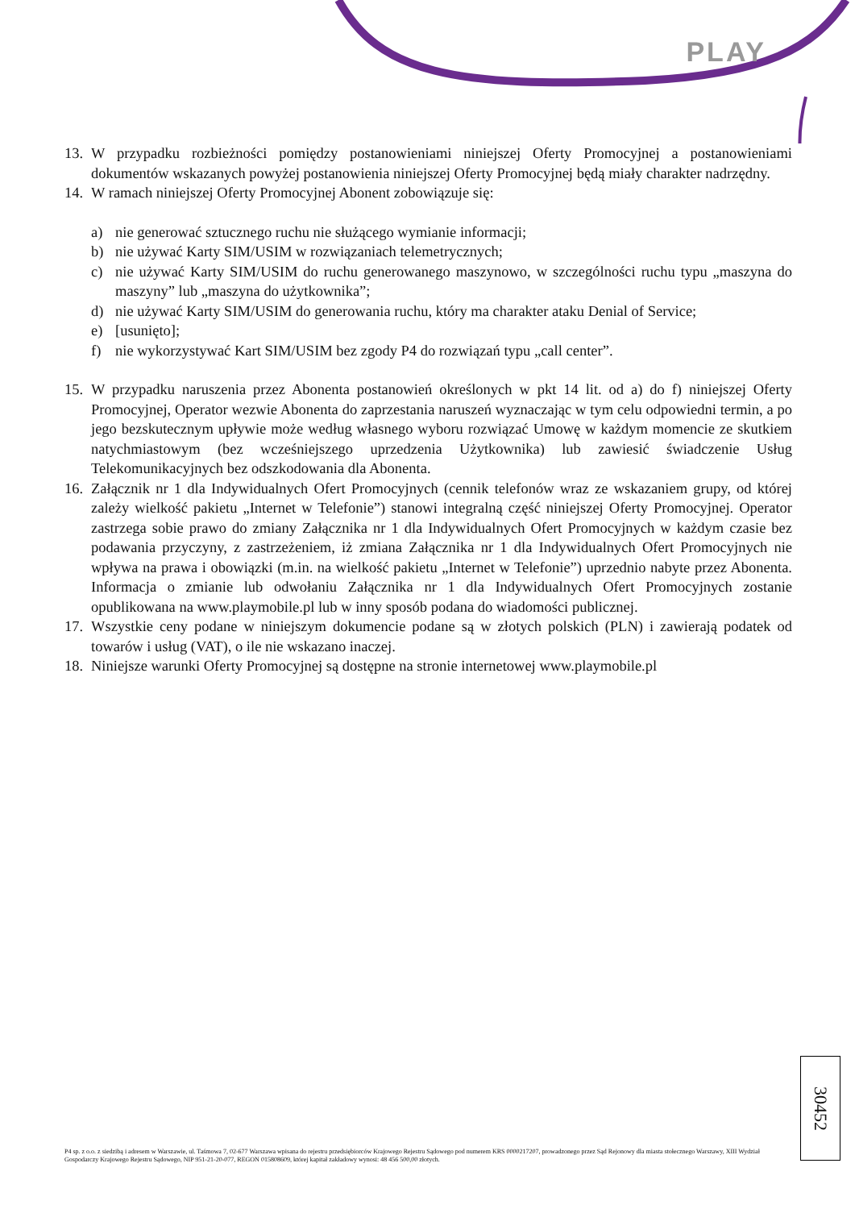PLAY
13. W przypadku rozbieżności pomiędzy postanowieniami niniejszej Oferty Promocyjnej a postanowieniami dokumentów wskazanych powyżej postanowienia niniejszej Oferty Promocyjnej będą miały charakter nadrzędny.
14. W ramach niniejszej Oferty Promocyjnej Abonent zobowiązuje się:
a) nie generować sztucznego ruchu nie służącego wymianie informacji;
b) nie używać Karty SIM/USIM w rozwiązaniach telemetrycznych;
c) nie używać Karty SIM/USIM do ruchu generowanego maszynowo, w szczególności ruchu typu „maszyna do maszyny” lub „maszyna do użytkownika”;
d) nie używać Karty SIM/USIM do generowania ruchu, który ma charakter ataku Denial of Service;
e) [usunięto];
f) nie wykorzystywać Kart SIM/USIM bez zgody P4 do rozwiązań typu „call center”.
15. W przypadku naruszenia przez Abonenta postanowień określonych w pkt 14 lit. od a) do f) niniejszej Oferty Promocyjnej, Operator wezwie Abonenta do zaprzestania naruszeń wyznaczając w tym celu odpowiedni termin, a po jego bezskutecznym upływie może według własnego wyboru rozwiązać Umowę w każdym momencie ze skutkiem natychmiastowym (bez wcześniejszego uprzedzenia Użytkownika) lub zawiesić świadczenie Usług Telekomunikacyjnych bez odszkodowania dla Abonenta.
16. Załącznik nr 1 dla Indywidualnych Ofert Promocyjnych (cennik telefonów wraz ze wskazaniem grupy, od której zależy wielkość pakietu „Internet w Telefonie”) stanowi integralną część niniejszej Oferty Promocyjnej. Operator zastrzega sobie prawo do zmiany Załącznika nr 1 dla Indywidualnych Ofert Promocyjnych w każdym czasie bez podawania przyczyny, z zastrzeżeniem, iż zmiana Załącznika nr 1 dla Indywidualnych Ofert Promocyjnych nie wpływa na prawa i obowiązki (m.in. na wielkość pakietu „Internet w Telefonie”) uprzednio nabyte przez Abonenta. Informacja o zmianie lub odwołaniu Załącznika nr 1 dla Indywidualnych Ofert Promocyjnych zostanie opublikowana na www.playmobile.pl lub w inny sposób podana do wiadomości publicznej.
17. Wszystkie ceny podane w niniejszym dokumencie podane są w złotych polskich (PLN) i zawierają podatek od towarów i usług (VAT), o ile nie wskazano inaczej.
18. Niniejsze warunki Oferty Promocyjnej są dostępne na stronie internetowej www.playmobile.pl
30452
P4 sp. z o.o. z siedzibą i adresem w Warszawie, ul. Taśmowa 7, 02-677 Warszawa wpisana do rejestru przedsiębiorców Krajowego Rejestru Sądowego pod numerem KRS 0000217207, prowadzonego przez Sąd Rejonowy dla miasta stołecznego Warszawy, XIII Wydział Gospodarczy Krajowego Rejestru Sądowego, NIP 951-21-20-077, REGON 015808609, której kapitał zakładowy wynosi: 48 456 500,00 złotych.